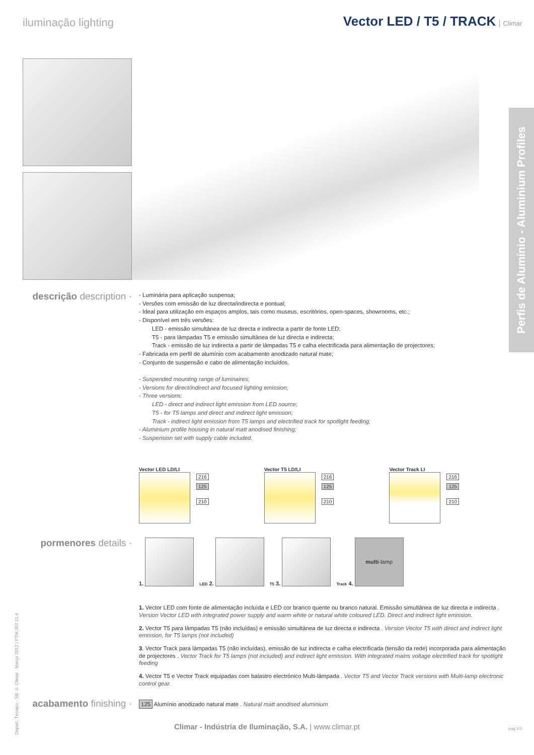iluminação lighting Vector LED / T5 / TRACK Climar
Perfis de Alumínio - Aluminium Profiles
descrição description ·
- Luminária para aplicação suspensa;
- Versões com emissão de luz directa/indirecta e pontual;
- Ideal para utilização em espaços amplos, tais como museus, escritórios, open-spaces, showrooms, etc.;
- Disponível em três versões:
LED - emissão simultânea de luz directa e indirecta a partir de fonte LED;
T5 - para lâmpadas T5 e emissão simultânea de luz directa e indirecta;
Track - emissão de luz indirecta a partir de lâmpadas T5 e calha electrificada para alimentação de projectores;
- Fabricada em perfil de alumínio com acabamento anodizado natural mate;
- Conjunto de suspensão e cabo de alimentação incluídos.
- Suspended mounting range of luminaires;
- Versions for direct/indirect and focused lighting emission;
- Three versions:
LED - direct and indirect light emission from LED source;
T5 - for T5 lamps and direct and indirect light emission;
Track - indirect light emission from T5 lamps and electrified track for spotlight feeding;
- Aluminium profile housing in natural matt anodised finishing;
- Suspension set with supply cable included.
Vector LED LD/LI
216
125
210
Vector T5 LD/LI
216
125
210
Vector Track LI
216
125
210
pormenores details ·
1. LED 2. T5 3. Track 4. multi-lamp
1. Vector LED com fonte de alimentação incluída e LED cor branco quente ou branco natural. Emissão simultânea de luz directa e indirecta . Version Vector LED with integrated power supply and warm white or natural white coloured LED. Direct and indirect light emission.
2. Vector T5 para lâmpadas T5 (não incluídas) e emissão simultânea de luz directa e indirecta . Version Vector T5 with direct and indirect light emission, for T5 lamps (not included)
3. Vector Track para lâmpadas T5 (não incluídas), emissão de luz indirecta e calha electrificada (tensão da rede) incorporada para alimentação de projectores . Vector Track for T5 lamps (not included) and indirect light emission. With integrated mains voltage electrified track for spotlight feeding
4. Vector T5 e Vector Track equipadas com balastro electrónico Multi-lâmpada . Vector T5 and Vector Track versions with Multi-lamp electronic control gear.
acabamento finishing ·
125 Alumínio anodizado natural mate . Natural matt anodised aluminium
Depart. Técnico - SB © Climar . Março 2012 | FTM.307.11.4
Climar - Indústria de Iluminação, S.A. | www.climar.pt
pag.1/3